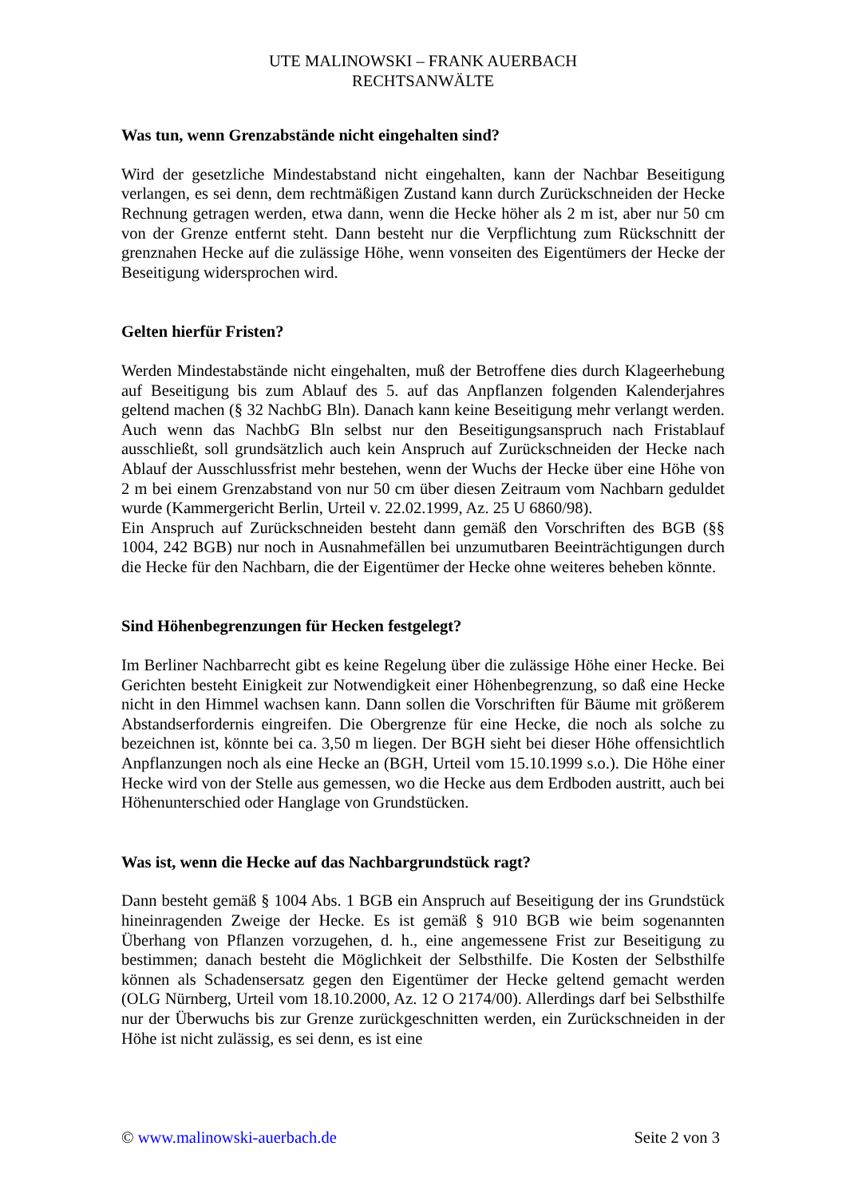UTE MALINOWSKI – FRANK AUERBACH
RECHTSANWÄLTE
Was tun, wenn Grenzabstände nicht eingehalten sind?
Wird der gesetzliche Mindestabstand nicht eingehalten, kann der Nachbar Beseitigung verlangen, es sei denn, dem rechtmäßigen Zustand kann durch Zurückschneiden der Hecke Rechnung getragen werden, etwa dann, wenn die Hecke höher als 2 m ist, aber nur 50 cm von der Grenze entfernt steht. Dann besteht nur die Verpflichtung zum Rückschnitt der grenznahen Hecke auf die zulässige Höhe, wenn vonseiten des Eigentümers der Hecke der Beseitigung widersprochen wird.
Gelten hierfür Fristen?
Werden Mindestabstände nicht eingehalten, muß der Betroffene dies durch Klageerhebung auf Beseitigung bis zum Ablauf des 5. auf das Anpflanzen folgenden Kalenderjahres geltend machen (§ 32 NachbG Bln). Danach kann keine Beseitigung mehr verlangt werden. Auch wenn das NachbG Bln selbst nur den Beseitigungsanspruch nach Fristablauf ausschließt, soll grundsätzlich auch kein Anspruch auf Zurückschneiden der Hecke nach Ablauf der Ausschlussfrist mehr bestehen, wenn der Wuchs der Hecke über eine Höhe von 2 m bei einem Grenzabstand von nur 50 cm über diesen Zeitraum vom Nachbarn geduldet wurde (Kammergericht Berlin, Urteil v. 22.02.1999, Az. 25 U 6860/98).
Ein Anspruch auf Zurückschneiden besteht dann gemäß den Vorschriften des BGB (§§ 1004, 242 BGB) nur noch in Ausnahmefällen bei unzumutbaren Beeinträchtigungen durch die Hecke für den Nachbarn, die der Eigentümer der Hecke ohne weiteres beheben könnte.
Sind Höhenbegrenzungen für Hecken festgelegt?
Im Berliner Nachbarrecht gibt es keine Regelung über die zulässige Höhe einer Hecke. Bei Gerichten besteht Einigkeit zur Notwendigkeit einer Höhenbegrenzung, so daß eine Hecke nicht in den Himmel wachsen kann. Dann sollen die Vorschriften für Bäume mit größerem Abstandserfordernis eingreifen. Die Obergrenze für eine Hecke, die noch als solche zu bezeichnen ist, könnte bei ca. 3,50 m liegen. Der BGH sieht bei dieser Höhe offensichtlich Anpflanzungen noch als eine Hecke an (BGH, Urteil vom 15.10.1999 s.o.). Die Höhe einer Hecke wird von der Stelle aus gemessen, wo die Hecke aus dem Erdboden austritt, auch bei Höhenunterschied oder Hanglage von Grundstücken.
Was ist, wenn die Hecke auf das Nachbargrundstück ragt?
Dann besteht gemäß § 1004 Abs. 1 BGB ein Anspruch auf Beseitigung der ins Grundstück hineinragenden Zweige der Hecke. Es ist gemäß § 910 BGB wie beim sogenannten Überhang von Pflanzen vorzugehen, d. h., eine angemessene Frist zur Beseitigung zu bestimmen; danach besteht die Möglichkeit der Selbsthilfe. Die Kosten der Selbsthilfe können als Schadensersatz gegen den Eigentümer der Hecke geltend gemacht werden (OLG Nürnberg, Urteil vom 18.10.2000, Az. 12 O 2174/00). Allerdings darf bei Selbsthilfe nur der Überwuchs bis zur Grenze zurückgeschnitten werden, ein Zurückschneiden in der Höhe ist nicht zulässig, es sei denn, es ist eine
© www.malinowski-auerbach.de Seite 2 von 3